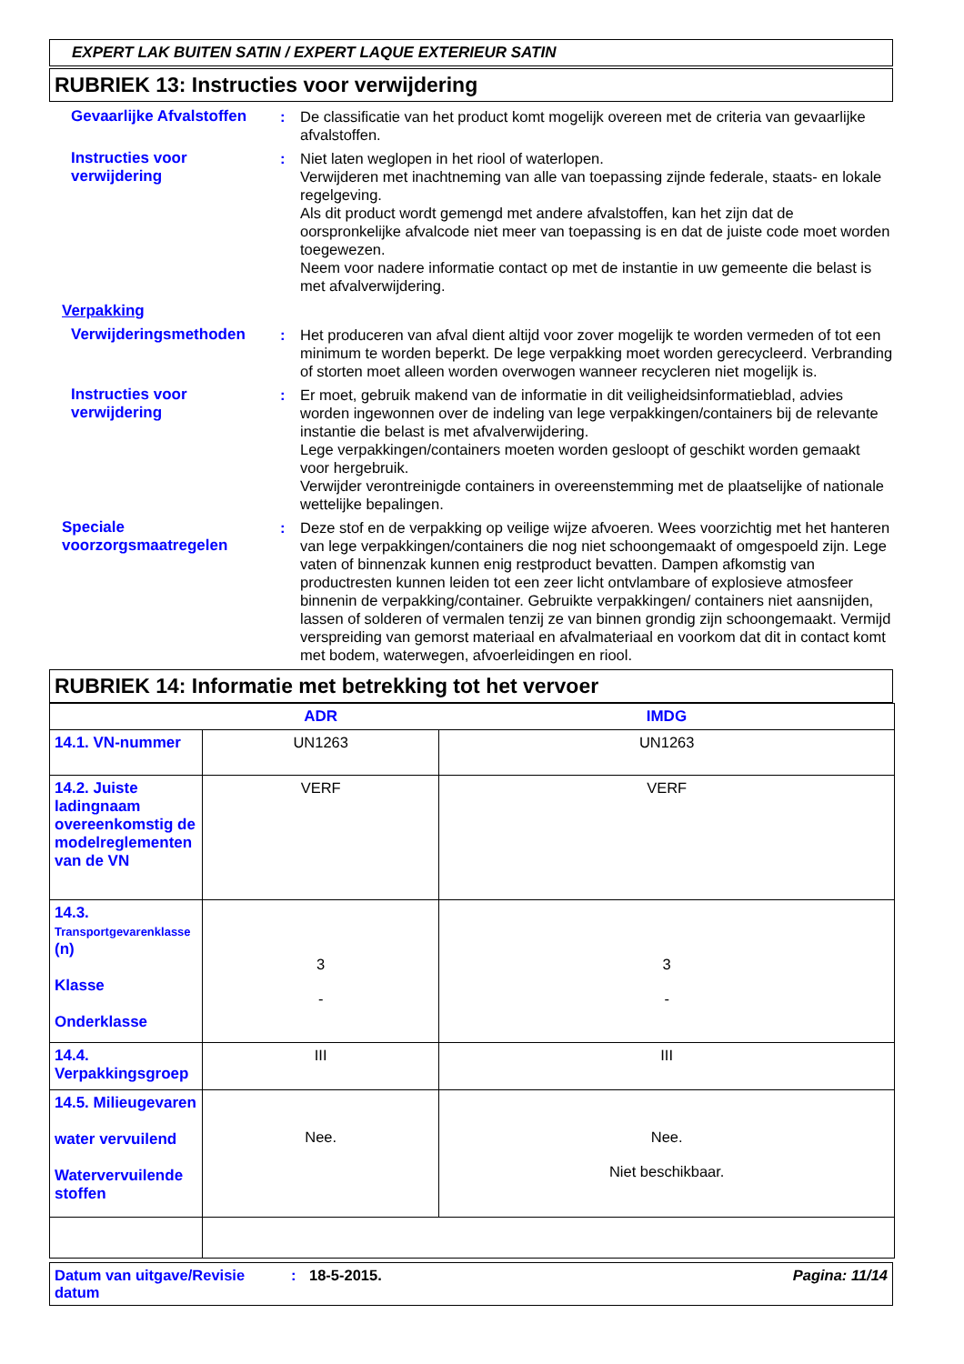EXPERT LAK BUITEN SATIN / EXPERT LAQUE EXTERIEUR SATIN
RUBRIEK 13: Instructies voor verwijdering
Gevaarlijke Afvalstoffen
: De classificatie van het product komt mogelijk overeen met de criteria van gevaarlijke afvalstoffen.
Instructies voor verwijdering
: Niet laten weglopen in het riool of waterlopen.
Verwijderen met inachtneming van alle van toepassing zijnde federale, staats- en lokale regelgeving.
Als dit product wordt gemengd met andere afvalstoffen, kan het zijn dat de oorspronkelijke afvalcode niet meer van toepassing is en dat de juiste code moet worden toegewezen.
Neem voor nadere informatie contact op met de instantie in uw gemeente die belast is met afvalverwijdering.
Verpakking
Verwijderingsmethoden : Het produceren van afval dient altijd voor zover mogelijk te worden vermeden of tot een minimum te worden beperkt. De lege verpakking moet worden gerecycleerd. Verbranding of storten moet alleen worden overwogen wanneer recycleren niet mogelijk is.
Instructies voor verwijdering
: Er moet, gebruik makend van de informatie in dit veiligheidsinformatieblad, advies worden ingewonnen over de indeling van lege verpakkingen/containers bij de relevante instantie die belast is met afvalverwijdering.
Lege verpakkingen/containers moeten worden gesloopt of geschikt worden gemaakt voor hergebruik.
Verwijder verontreinigde containers in overeenstemming met de plaatselijke of nationale wettelijke bepalingen.
Speciale voorzorgsmaatregelen
: Deze stof en de verpakking op veilige wijze afvoeren. Wees voorzichtig met het hanteren van lege verpakkingen/containers die nog niet schoongemaakt of omgespoeld zijn. Lege vaten of binnenzak kunnen enig restproduct bevatten. Dampen afkomstig van productresten kunnen leiden tot een zeer licht ontvlambare of explosieve atmosfeer binnenin de verpakking/container. Gebruikte verpakkingen/ containers niet aansnijden, lassen of solderen of vermalen tenzij ze van binnen grondig zijn schoongemaakt. Vermijd verspreiding van gemorst materiaal en afvalmateriaal en voorkom dat dit in contact komt met bodem, waterwegen, afvoerleidingen en riool.
RUBRIEK 14: Informatie met betrekking tot het vervoer
| | ADR | IMDG |
| --- | --- | --- |
| 14.1. VN-nummer | UN1263 | UN1263 |
| 14.2. Juiste ladingnaam overeenkomstig de modelreglementen van de VN | VERF | VERF |
| 14.3. Transportgevarenklasse (n) Klasse Onderklasse | 3 - | 3 - |
| 14.4. Verpakkingsgroep | III | III |
| 14.5. Milieugevaren water vervuilend Watervervuilende stoffen | Nee. | Nee. Niet beschikbaar. |
Datum van uitgave/Revisie datum
: 18-5-2015. Pagina: 11/14